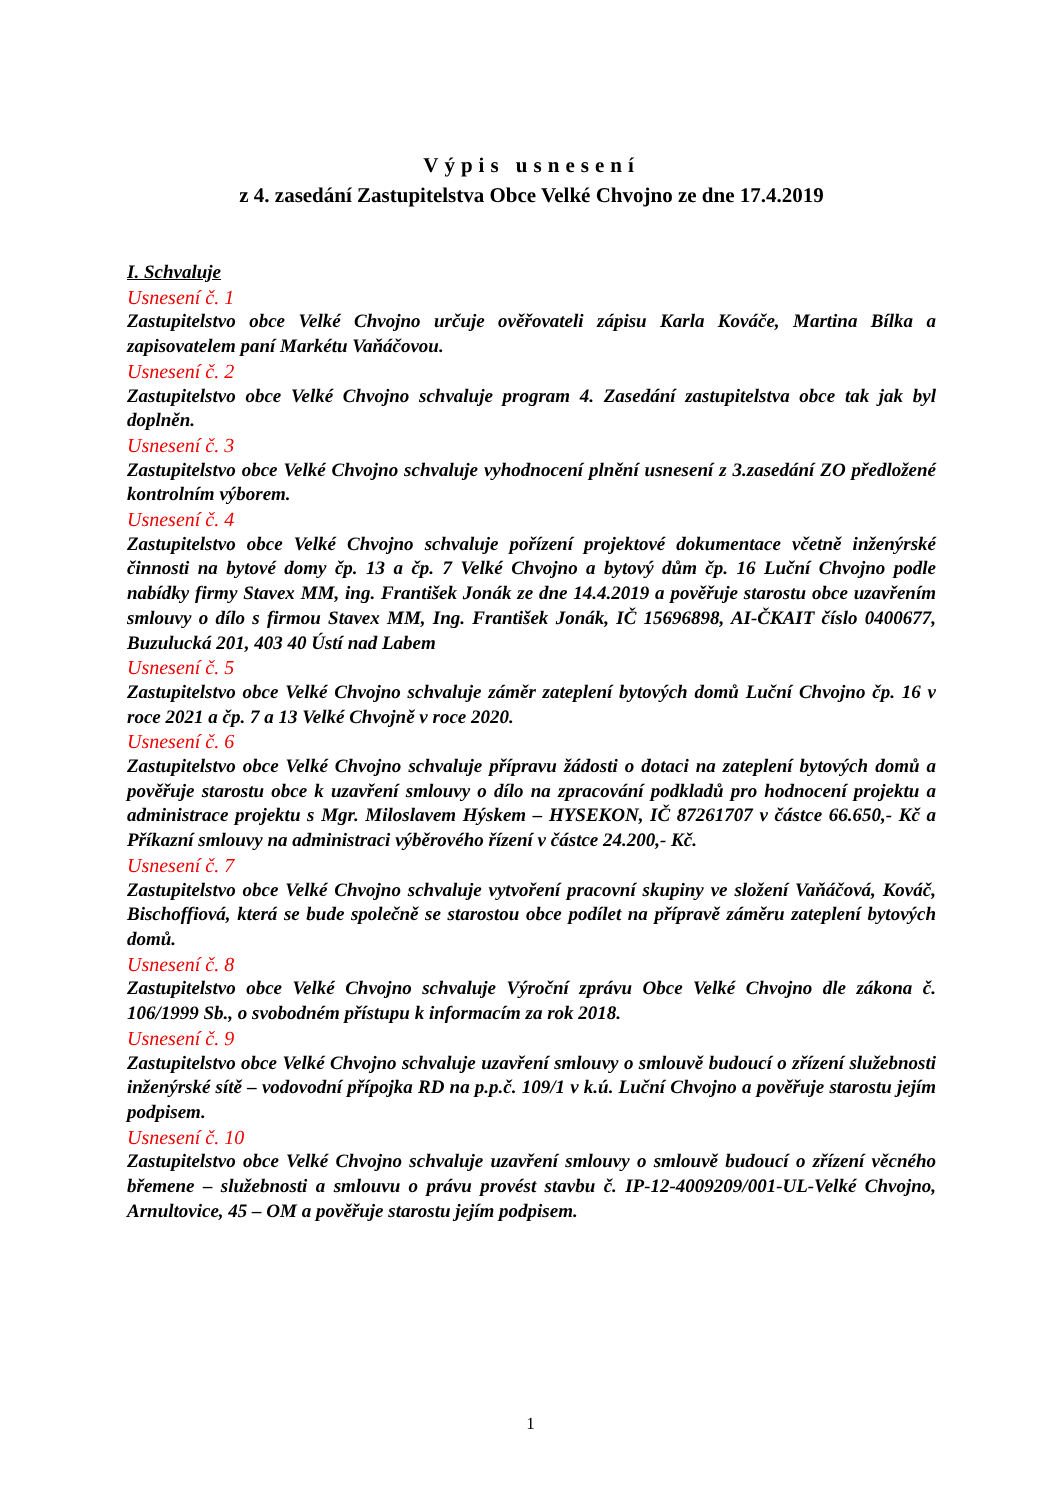Výpis usnesení
z 4. zasedání Zastupitelstva Obce Velké Chvojno ze dne 17.4.2019
I. Schvaluje
Usnesení č. 1
Zastupitelstvo obce Velké Chvojno určuje ověřovateli zápisu Karla Kováče, Martina Bílka a zapisovatelem paní Markétu Vaňáčovou.
Usnesení č. 2
Zastupitelstvo obce Velké Chvojno schvaluje program 4. Zasedání zastupitelstva obce tak jak byl doplněn.
Usnesení č. 3
Zastupitelstvo obce Velké Chvojno schvaluje vyhodnocení plnění usnesení z 3.zasedání ZO předložené kontrolním výborem.
Usnesení č. 4
Zastupitelstvo obce Velké Chvojno schvaluje pořízení projektové dokumentace včetně inženýrské činnosti na bytové domy čp. 13 a čp. 7 Velké Chvojno a bytový dům čp. 16 Luční Chvojno podle nabídky firmy Stavex MM, ing. František Jonák ze dne 14.4.2019 a pověřuje starostu obce uzavřením smlouvy o dílo s firmou Stavex MM, Ing. František Jonák, IČ 15696898, AI-ČKAIT číslo 0400677, Buzulucká 201, 403 40 Ústí nad Labem
Usnesení č. 5
Zastupitelstvo obce Velké Chvojno schvaluje záměr zateplení bytových domů Luční Chvojno čp. 16 v roce 2021 a čp. 7 a 13 Velké Chvojně v roce 2020.
Usnesení č. 6
Zastupitelstvo obce Velké Chvojno schvaluje přípravu žádosti o dotaci na zateplení bytových domů a pověřuje starostu obce k uzavření smlouvy o dílo na zpracování podkladů pro hodnocení projektu a administrace projektu s Mgr. Miloslavem Hýskem – HYSEKON, IČ 87261707 v částce 66.650,- Kč a Příkazní smlouvy na administraci výběrového řízení v částce 24.200,- Kč.
Usnesení č. 7
Zastupitelstvo obce Velké Chvojno schvaluje vytvoření pracovní skupiny ve složení Vaňáčová, Kováč, Bischoffiová, která se bude společně se starostou obce podílet na přípravě záměru zateplení bytových domů.
Usnesení č. 8
Zastupitelstvo obce Velké Chvojno schvaluje Výroční zprávu Obce Velké Chvojno dle zákona č. 106/1999 Sb., o svobodném přístupu k informacím za rok 2018.
Usnesení č. 9
Zastupitelstvo obce Velké Chvojno schvaluje uzavření smlouvy o smlouvě budoucí o zřízení služebnosti inženýrské sítě – vodovodní přípojka RD na p.p.č. 109/1 v k.ú. Luční Chvojno a pověřuje starostu jejím podpisem.
Usnesení č. 10
Zastupitelstvo obce Velké Chvojno schvaluje uzavření smlouvy o smlouvě budoucí o zřízení věcného břemene – služebnosti a smlouvu o právu provést stavbu č. IP-12-4009209/001-UL-Velké Chvojno, Arnultovice, 45 – OM a pověřuje starostu jejím podpisem.
1